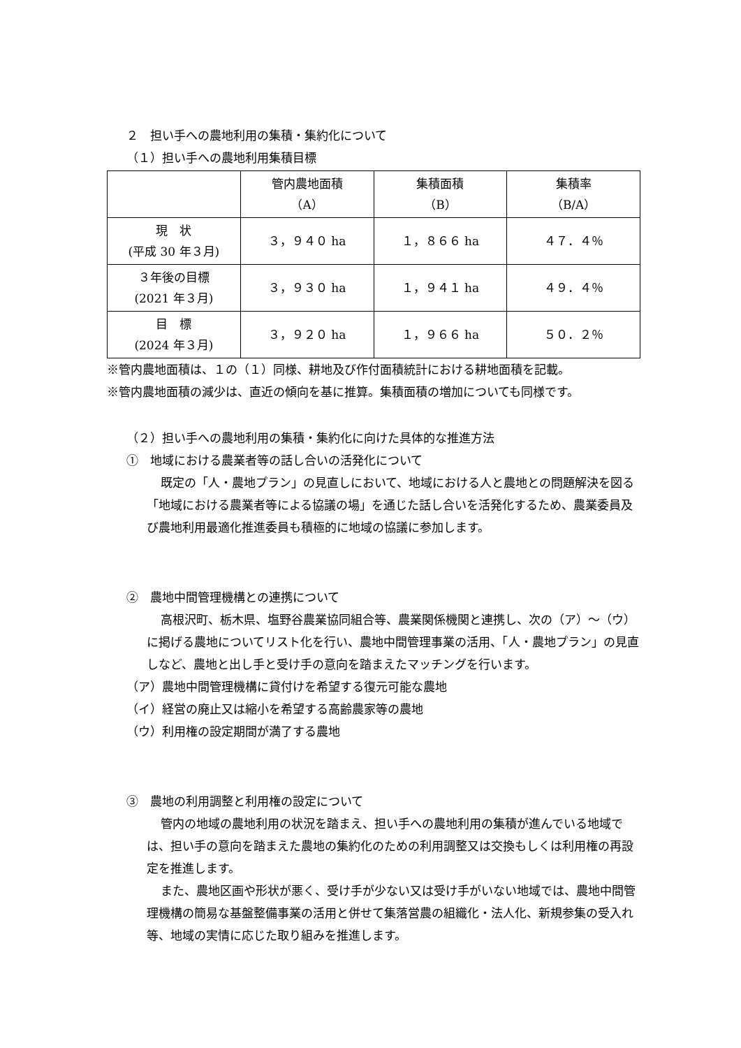２　担い手への農地利用の集積・集約化について
（１）担い手への農地利用集積目標
| | 管内農地面積 （A） | 集積面積 （B） | 集積率 （B/A） |
| --- | --- | --- | --- |
| 現 状 (平成 30 年３月) | ３，９４０ ha | １，８６６ ha | ４７．４％ |
| ３年後の目標 (2021 年３月) | ３，９３０ ha | １，９４１ ha | ４９．４％ |
| 目 標 (2024 年３月) | ３，９２０ ha | １，９６６ ha | ５０．２％ |
※管内農地面積は、１の（１）同様、耕地及び作付面積統計における耕地面積を記載。
※管内農地面積の減少は、直近の傾向を基に推算。集積面積の増加についても同様です。
（２）担い手への農地利用の集積・集約化に向けた具体的な推進方法
①　地域における農業者等の話し合いの活発化について
既定の「人・農地プラン」の見直しにおいて、地域における人と農地との問題解決を図る「地域における農業者等による協議の場」を通じた話し合いを活発化するため、農業委員及び農地利用最適化推進委員も積極的に地域の協議に参加します。
②　農地中間管理機構との連携について
高根沢町、栃木県、塩野谷農業協同組合等、農業関係機関と連携し、次の（ア）～（ウ）に掲げる農地についてリスト化を行い、農地中間管理事業の活用、「人・農地プラン」の見直しなど、農地と出し手と受け手の意向を踏まえたマッチングを行います。
（ア）農地中間管理機構に貸付けを希望する復元可能な農地
（イ）経営の廃止又は縮小を希望する高齢農家等の農地
（ウ）利用権の設定期間が満了する農地
③　農地の利用調整と利用権の設定について
管内の地域の農地利用の状況を踏まえ、担い手への農地利用の集積が進んでいる地域では、担い手の意向を踏まえた農地の集約化のための利用調整又は交換もしくは利用権の再設定を推進します。
また、農地区画や形状が悪く、受け手が少ない又は受け手がいない地域では、農地中間管理機構の簡易な基盤整備事業の活用と併せて集落営農の組織化・法人化、新規参集の受入れ等、地域の実情に応じた取り組みを推進します。